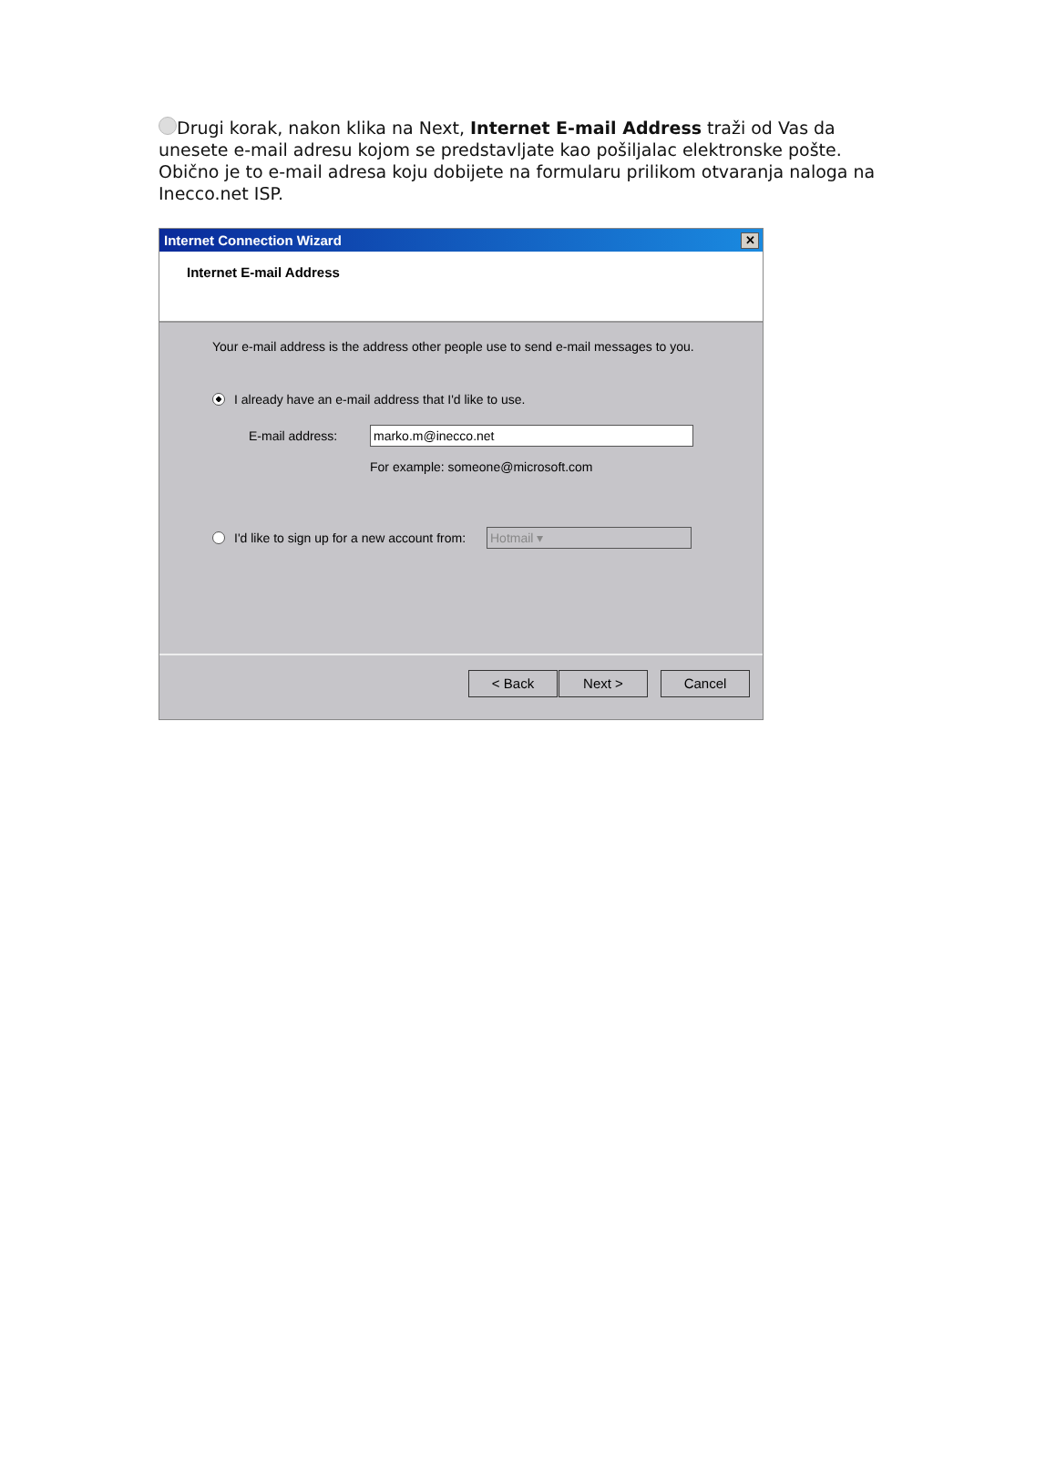Drugi korak, nakon klika na Next, Internet E-mail Address traži od Vas da unesete e-mail adresu kojom se predstavljate kao pošiljalac elektronske pošte. Obično je to e-mail adresa koju dobijete na formularu prilikom otvaranja naloga na Inecco.net ISP.
Internet Connection Wizard ✕
Internet E-mail Address
Your e-mail address is the address other people use to send e-mail messages to you.
I already have an e-mail address that I'd like to use.
E-mail address: marko.m@inecco.net
For example: someone@microsoft.com
I'd like to sign up for a new account from: Hotmail ▾
< Back Next > Cancel